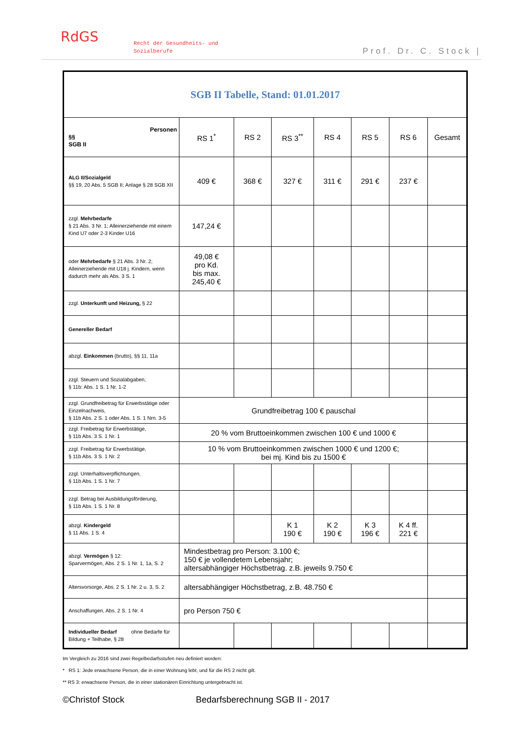RdGS
Recht der Gesundheits- und
Sozialberufe
Prof. Dr. C. Stock |
| SGB II Tabelle, Stand: 01.01.2017 | | | | | | | |
| Personen §§ SGB II | RS 1<sup>*</sup> | RS 2 | RS 3<sup>**</sup> | RS 4 | RS 5 | RS 6 | Gesamt |
| ALG II/Sozialgeld §§ 19, 20 Abs. 5 SGB II; Anlage § 28 SGB XII | 409 € | 368 € | 327 € | 311 € | 291 € | 237 € | |
| zzgl. Mehrbedarfe § 21 Abs. 3 Nr. 1; Alleinerziehende mit einem Kind U7 oder 2-3 Kinder U16 | 147,24 € | | | | | | |
| oder Mehrbedarfe § 21 Abs. 3 Nr. 2; Alleinerziehende mit U18 j. Kindern, wenn dadurch mehr als Abs. 3 S. 1 | 49,08 € pro Kd. bis max. 245,40 € | | | | | | |
| zzgl. Unterkunft und Heizung, § 22 | | | | | | | |
| Genereller Bedarf | | | | | | | |
| abzgl. Einkommen (brutto), §§ 11, 11a | | | | | | | |
| zzgl. Steuern und Sozialabgaben, § 11b: Abs. 1 S. 1 Nr. 1-2 | | | | | | | |
| zzgl. Grundfreibetrag für Erwerbstätige oder Einzelnachweis, § 11b Abs. 2 S. 1 oder Abs. 1 S. 1 Nrn. 3-5 | Grundfreibetrag 100 € pauschal | | | | | | |
| zzgl. Freibetrag für Erwerbstätige, § 11b Abs. 3 S. 1 Nr. 1 | 20 % vom Bruttoeinkommen zwischen 100 € und 1000 € | | | | | | |
| zzgl. Freibetrag für Erwerbstätige, § 11b Abs. 3 S. 1 Nr. 2 | 10 % vom Bruttoeinkommen zwischen 1000 € und 1200 €; bei mj. Kind bis zu 1500 € | | | | | | |
| zzgl. Unterhaltsverpflichtungen, § 11b Abs. 1 S. 1 Nr. 7 | | | | | | | |
| zzgl. Betrag bei Ausbildungsförderung, § 11b Abs. 1 S. 1 Nr. 8 | | | | | | | |
| abzgl. Kindergeld § 11 Abs. 1 S. 4 | | | K 1 190 € | K 2 190 € | K 3 196 € | K 4 ff. 221 € | |
| abzgl. Vermögen § 12: Sparvermögen, Abs. 2 S. 1 Nr. 1, 1a, S. 2 | Mindestbetrag pro Person: 3.100 €; 150 € je vollendetem Lebensjahr; altersabhängiger Höchstbetrag. z.B. jeweils 9.750 € | | | | | | |
| Altersvorsorge, Abs. 2 S. 1 Nr. 2 u. 3, S. 2 | altersabhängiger Höchstbetrag, z.B. 48.750 € | | | | | | |
| Anschaffungen, Abs. 2 S. 1 Nr. 4 | pro Person 750 € | | | | | | |
| Individueller Bedarf ohne Bedarfe für Bildung + Teilhabe, § 28 | | | | | | | |
Im Vergleich zu 2016 sind zwei Regelbedarfsstufen neu definiert worden:
* RS 1: Jede erwachsene Person, die in einer Wohnung lebt, und für die RS 2 nicht gilt.
** RS 3: erwachsene Person, die in einer stationären Einrichtung untergebracht ist.
©Christof Stock Bedarfsberechnung SGB II - 2017